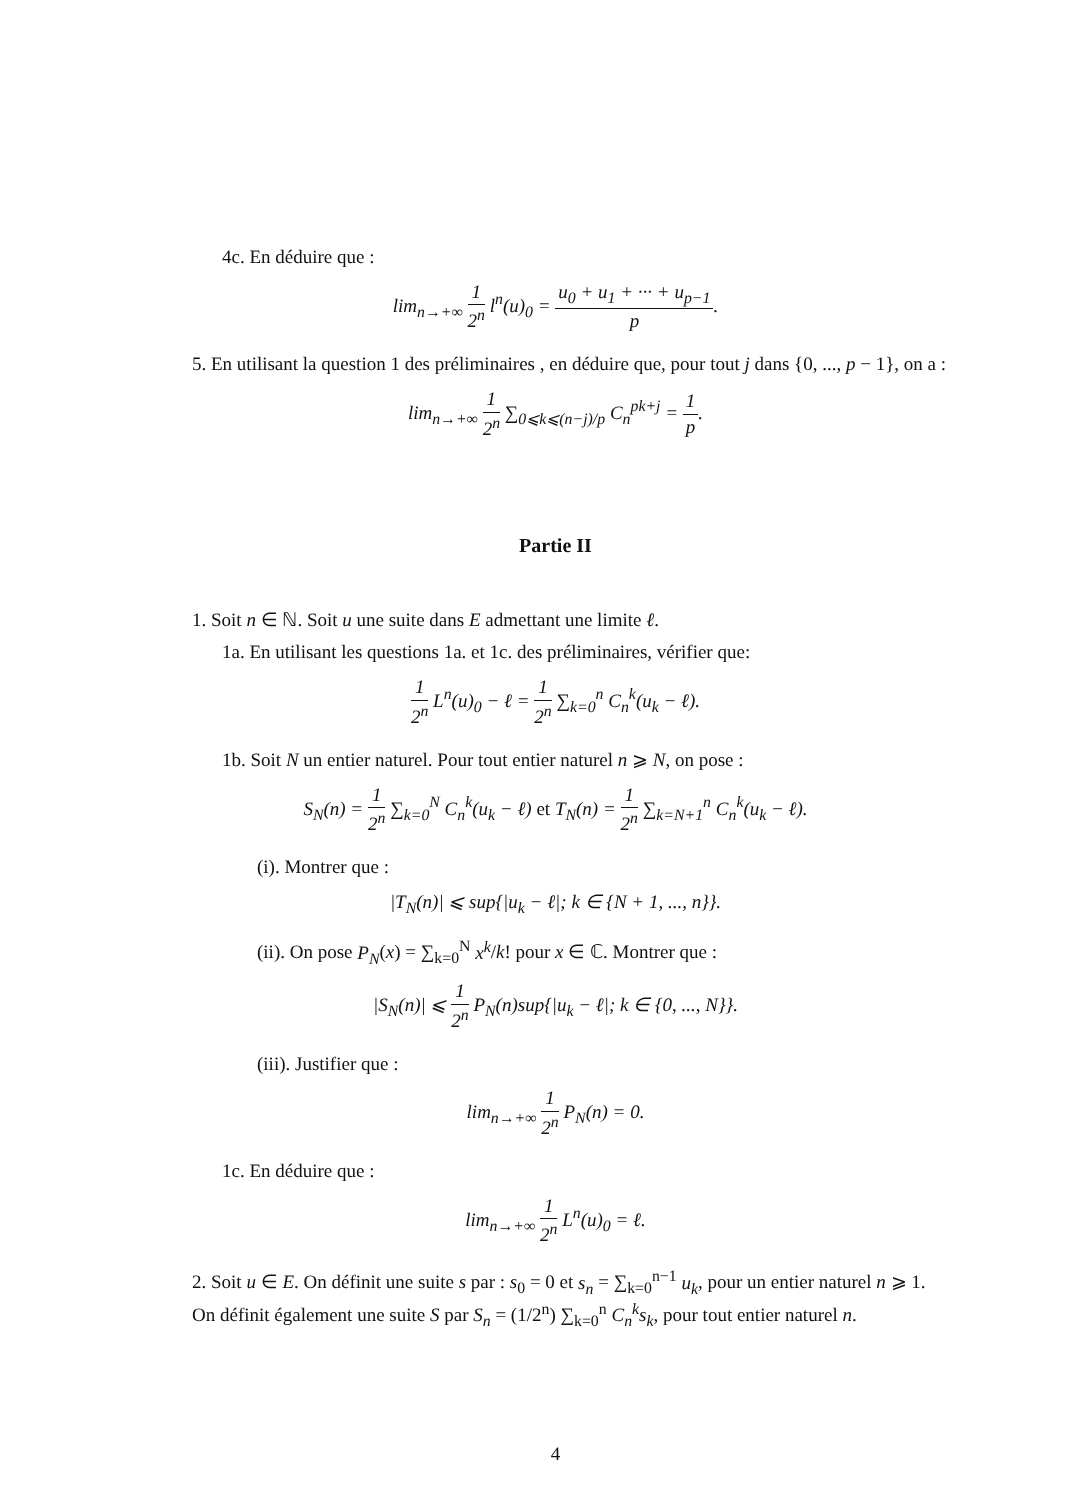4c. En déduire que :
lim<sub>n→+∞</sub> 1 2<sup>n</sup> l<sup>n</sup>(u)<sub>0</sub> = u<sub>0</sub> + u<sub>1</sub> + ··· + u<sub>p−1</sub> p.
5. En utilisant la question 1 des préliminaires , en déduire que, pour tout j dans {0, ..., p − 1}, on a :
lim<sub>n→+∞</sub> 1 2<sup>n</sup> ∑<sub>0⩽k⩽(n−j)/p</sub> C<sub>n</sub><sup>pk+j</sup> = 1 p.
Partie II
1. Soit n ∈ ℕ. Soit u une suite dans E admettant une limite ℓ.
1a. En utilisant les questions 1a. et 1c. des préliminaires, vérifier que:
1 2<sup>n</sup> L<sup>n</sup>(u)<sub>0</sub> − ℓ = 1 2<sup>n</sup> ∑<sub>k=0</sub><sup>n</sup> C<sub>n</sub><sup>k</sup>(u<sub>k</sub> − ℓ).
1b. Soit N un entier naturel. Pour tout entier naturel n ⩾ N, on pose :
S<sub>N</sub>(n) = 1 2<sup>n</sup> ∑<sub>k=0</sub><sup>N</sup> C<sub>n</sub><sup>k</sup>(u<sub>k</sub> − ℓ) et T<sub>N</sub>(n) = 1 2<sup>n</sup> ∑<sub>k=N+1</sub><sup>n</sup> C<sub>n</sub><sup>k</sup>(u<sub>k</sub> − ℓ).
(i). Montrer que :
|T<sub>N</sub>(n)| ⩽ sup{|u<sub>k</sub> − ℓ|; k ∈ {N + 1, ..., n}}.
(ii). On pose P<sub>N</sub>(x) = ∑<sub>k=0</sub><sup>N</sup> x<sup>k</sup>/k! pour x ∈ ℂ. Montrer que :
|S<sub>N</sub>(n)| ⩽ 1 2<sup>n</sup> P<sub>N</sub>(n)sup{|u<sub>k</sub> − ℓ|; k ∈ {0, ..., N}}.
(iii). Justifier que :
lim<sub>n→+∞</sub> 1 2<sup>n</sup> P<sub>N</sub>(n) = 0.
1c. En déduire que :
lim<sub>n→+∞</sub> 1 2<sup>n</sup> L<sup>n</sup>(u)<sub>0</sub> = ℓ.
2. Soit u ∈ E. On définit une suite s par : s<sub>0</sub> = 0 et s<sub>n</sub> = ∑<sub>k=0</sub><sup>n−1</sup> u<sub>k</sub>, pour un entier naturel n ⩾ 1. On définit également une suite S par S<sub>n</sub> = (1/2<sup>n</sup>) ∑<sub>k=0</sub><sup>n</sup> C<sub>n</sub><sup>k</sup>s<sub>k</sub>, pour tout entier naturel n.
4